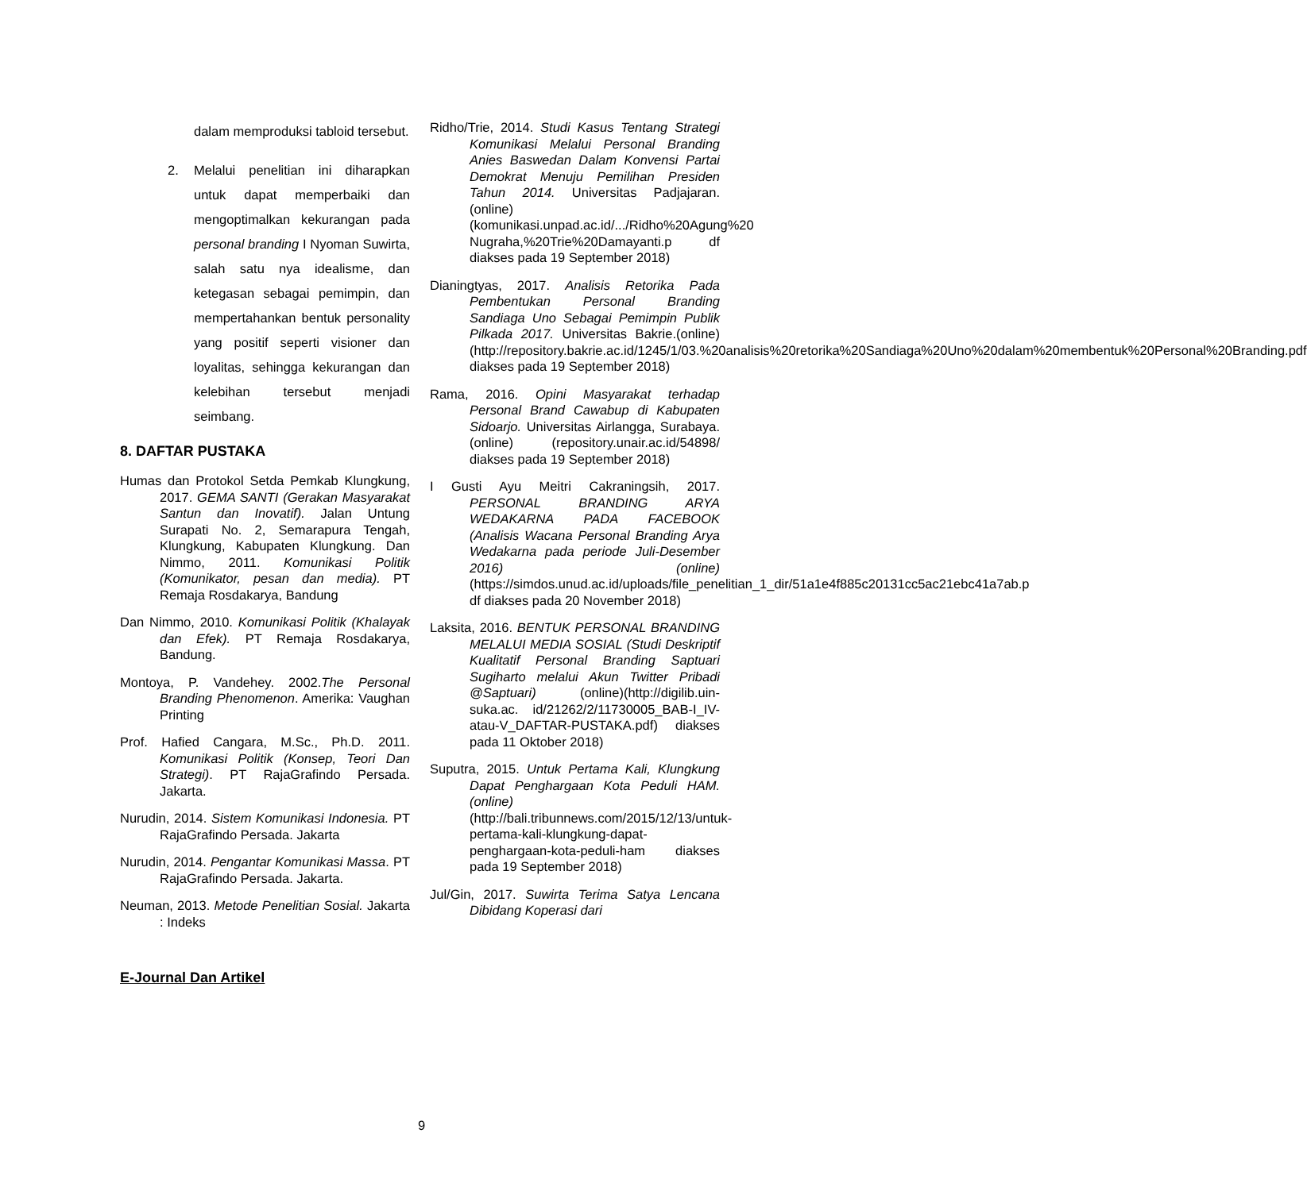dalam memproduksi tabloid tersebut.
2. Melalui penelitian ini diharapkan untuk dapat memperbaiki dan mengoptimalkan kekurangan pada personal branding I Nyoman Suwirta, salah satu nya idealisme, dan ketegasan sebagai pemimpin, dan mempertahankan bentuk personality yang positif seperti visioner dan loyalitas, sehingga kekurangan dan kelebihan tersebut menjadi seimbang.
8. DAFTAR PUSTAKA
Humas dan Protokol Setda Pemkab Klungkung, 2017. GEMA SANTI (Gerakan Masyarakat Santun dan Inovatif). Jalan Untung Surapati No. 2, Semarapura Tengah, Klungkung, Kabupaten Klungkung. Dan Nimmo, 2011. Komunikasi Politik (Komunikator, pesan dan media). PT Remaja Rosdakarya, Bandung
Dan Nimmo, 2010. Komunikasi Politik (Khalayak dan Efek). PT Remaja Rosdakarya, Bandung.
Montoya, P. Vandehey. 2002.The Personal Branding Phenomenon. Amerika: Vaughan Printing
Prof. Hafied Cangara, M.Sc., Ph.D. 2011. Komunikasi Politik (Konsep, Teori Dan Strategi). PT RajaGrafindo Persada. Jakarta.
Nurudin, 2014. Sistem Komunikasi Indonesia. PT RajaGrafindo Persada. Jakarta
Nurudin, 2014. Pengantar Komunikasi Massa. PT RajaGrafindo Persada. Jakarta.
Neuman, 2013. Metode Penelitian Sosial. Jakarta : Indeks
E-Journal Dan Artikel
Ridho/Trie, 2014. Studi Kasus Tentang Strategi Komunikasi Melalui Personal Branding Anies Baswedan Dalam Konvensi Partai Demokrat Menuju Pemilihan Presiden Tahun 2014. Universitas Padjajaran.(online)(komunikasi.unpad.ac.id/.../Ridho%20Agung%20 Nugraha,%20Trie%20Damayanti.p df diakses pada 19 September 2018)
Dianingtyas, 2017. Analisis Retorika Pada Pembentukan Personal Branding Sandiaga Uno Sebagai Pemimpin Publik Pilkada 2017. Universitas Bakrie.(online)(http://repository.bakrie.ac.id/1245/1/03.%20analisis%20retorika%20Sandiaga%20Uno%20dalam%20membentuk%20Personal%20Branding.pdf diakses pada 19 September 2018)
Rama, 2016. Opini Masyarakat terhadap Personal Brand Cawabup di Kabupaten Sidoarjo. Universitas Airlangga, Surabaya. (online) (repository.unair.ac.id/54898/ diakses pada 19 September 2018)
I Gusti Ayu Meitri Cakraningsih, 2017. PERSONAL BRANDING ARYA WEDAKARNA PADA FACEBOOK (Analisis Wacana Personal Branding Arya Wedakarna pada periode Juli-Desember 2016) (online)(https://simdos.unud.ac.id/uploads/file_penelitian_1_dir/51a1e4f885c20131cc5ac21ebc41a7ab.p df diakses pada 20 November 2018)
Laksita, 2016. BENTUK PERSONAL BRANDING MELALUI MEDIA SOSIAL (Studi Deskriptif Kualitatif Personal Branding Saptuari Sugiharto melalui Akun Twitter Pribadi @Saptuari) (online)(http://digilib.uin-suka.ac. id/21262/2/11730005_BAB-I_IV-atau-V_DAFTAR-PUSTAKA.pdf) diakses pada 11 Oktober 2018)
Suputra, 2015. Untuk Pertama Kali, Klungkung Dapat Penghargaan Kota Peduli HAM. (online) (http://bali.tribunnews.com/2015/12/13/untuk-pertama-kali-klungkung-dapat-penghargaan-kota-peduli-ham diakses pada 19 September 2018)
Jul/Gin, 2017. Suwirta Terima Satya Lencana Dibidang Koperasi dari
9